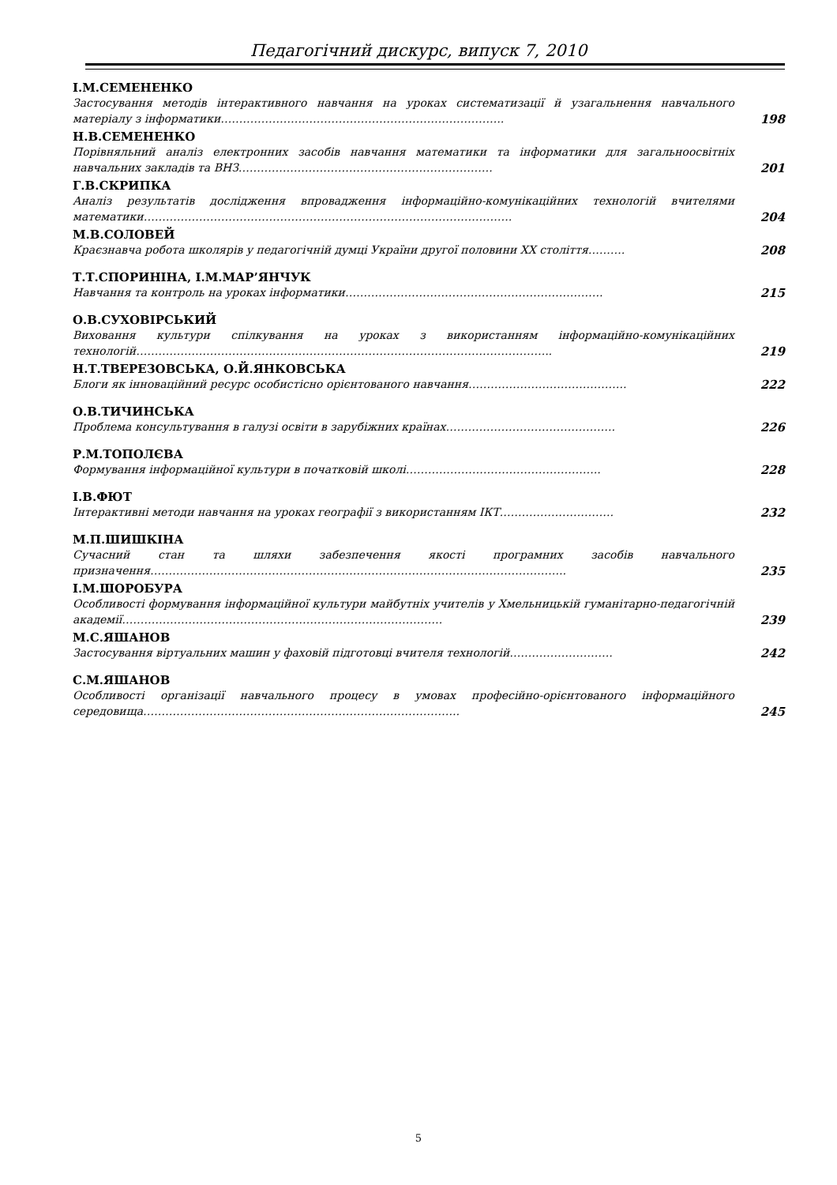Педагогічний дискурс, випуск 7, 2010
І.М.СЕМЕНЕНКО
Застосування методів інтерактивного навчання на уроках систематизації й узагальнення навчального матеріалу з інформатики…………………………………………………………………..
198
Н.В.СЕМЕНЕНКО
Порівняльний аналіз електронних засобів навчання математики та інформатики для загальноосвітніх навчальних закладів та ВНЗ……………………………………………………………
201
Г.В.СКРИПКА
Аналіз результатів дослідження впровадження інформаційно-комунікаційних технологій вчителями математики……………………………………………………………………………………….
204
М.В.СОЛОВЕЙ
Краєзнавча робота школярів у педагогічній думці України другої половини ХХ століття……….
208
Т.Т.СПОРИНІНА, І.М.МАР’ЯНЧУК
Навчання та контроль на уроках інформатики…………………………………………………………….
215
О.В.СУХОВІРСЬКИЙ
Виховання культури спілкування на уроках з використанням інформаційно-комунікаційних технологій…………………………………………………………………………………………………..
219
Н.Т.ТВЕРЕЗОВСЬКА, О.Й.ЯНКОВСЬКА
Блоги як інноваційний ресурс особистісно орієнтованого навчання…………………………………….
222
О.В.ТИЧИНСЬКА
Проблема консультування в галузі освіти в зарубіжних країнах……………………………………….
226
Р.М.ТОПОЛЄВА
Формування інформаційної культури в початковій школі……………………………………………..
228
І.В.ФЮТ
Інтерактивні методи навчання на уроках географії з використанням ІКТ………………………….
232
М.П.ШИШКІНА
Сучасний стан та шляхи забезпечення якості програмних засобів навчального призначення…………………………………………………………………………………………………..
235
І.М.ШОРОБУРА
Особливості формування інформаційної культури майбутніх учителів у Хмельницькій гуманітарно-педагогічній академії……………………………………………………………………………
239
М.С.ЯШАНОВ
Застосування віртуальних машин у фаховій підготовці вчителя технологій……………………….
242
С.М.ЯШАНОВ
Особливості організації навчального процесу в умовах професійно-орієнтованого інформаційного середовища…………………………………………………………………………..
245
5